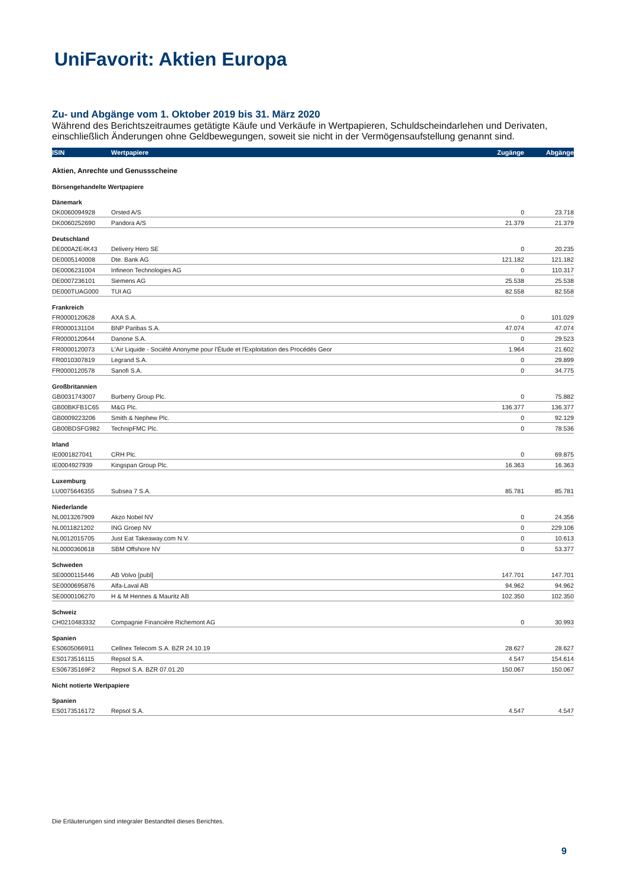UniFavorit: Aktien Europa
Zu- und Abgänge vom 1. Oktober 2019 bis 31. März 2020
Während des Berichtszeitraumes getätigte Käufe und Verkäufe in Wertpapieren, Schuldscheindarlehen und Derivaten, einschließlich Änderungen ohne Geldbewegungen, soweit sie nicht in der Vermögensaufstellung genannt sind.
| ISIN | Wertpapiere | Zugänge | Abgänge |
| --- | --- | --- | --- |
| Aktien, Anrechte und Genussscheine | | | |
| Börsengehandelte Wertpapiere | | | |
| Dänemark | | | |
| DK0060094928 | Orsted A/S | 0 | 23.718 |
| DK0060252690 | Pandora A/S | 21.379 | 21.379 |
| Deutschland | | | |
| DE000A2E4K43 | Delivery Hero SE | 0 | 20.235 |
| DE0005140008 | Dte. Bank AG | 121.182 | 121.182 |
| DE0006231004 | Infineon Technologies AG | 0 | 110.317 |
| DE0007236101 | Siemens AG | 25.538 | 25.538 |
| DE000TUAG000 | TUI AG | 82.558 | 82.558 |
| Frankreich | | | |
| FR0000120628 | AXA S.A. | 0 | 101.029 |
| FR0000131104 | BNP Paribas S.A. | 47.074 | 47.074 |
| FR0000120644 | Danone S.A. | 0 | 29.523 |
| FR0000120073 | L'Air Liquide - Société Anonyme pour l'Étude et l'Exploitation des Procédés Geor | 1.964 | 21.602 |
| FR0010307819 | Legrand S.A. | 0 | 29.899 |
| FR0000120578 | Sanofi S.A. | 0 | 34.775 |
| Großbritannien | | | |
| GB0031743007 | Burberry Group Plc. | 0 | 75.882 |
| GB00BKFB1C65 | M&G Plc. | 136.377 | 136.377 |
| GB0009223206 | Smith & Nephew Plc. | 0 | 92.129 |
| GB00BDSFG982 | TechnipFMC Plc. | 0 | 78.536 |
| Irland | | | |
| IE0001827041 | CRH Plc. | 0 | 69.875 |
| IE0004927939 | Kingspan Group Plc. | 16.363 | 16.363 |
| Luxemburg | | | |
| LU0075646355 | Subsea 7 S.A. | 85.781 | 85.781 |
| Niederlande | | | |
| NL0013267909 | Akzo Nobel NV | 0 | 24.356 |
| NL0011821202 | ING Groep NV | 0 | 229.106 |
| NL0012015705 | Just Eat Takeaway.com N.V. | 0 | 10.613 |
| NL0000360618 | SBM Offshore NV | 0 | 53.377 |
| Schweden | | | |
| SE0000115446 | AB Volvo [publ] | 147.701 | 147.701 |
| SE0000695876 | Alfa-Laval AB | 94.962 | 94.962 |
| SE0000106270 | H & M Hennes & Mauritz AB | 102.350 | 102.350 |
| Schweiz | | | |
| CH0210483332 | Compagnie Financière Richemont AG | 0 | 30.993 |
| Spanien | | | |
| ES0605066911 | Cellnex Telecom S.A. BZR 24.10.19 | 28.627 | 28.627 |
| ES0173516115 | Repsol S.A. | 4.547 | 154.614 |
| ES06735169F2 | Repsol S.A. BZR 07.01.20 | 150.067 | 150.067 |
| Nicht notierte Wertpapiere | | | |
| Spanien | | | |
| ES0173516172 | Repsol S.A. | 4.547 | 4.547 |
Die Erläuterungen sind integraler Bestandteil dieses Berichtes.
9